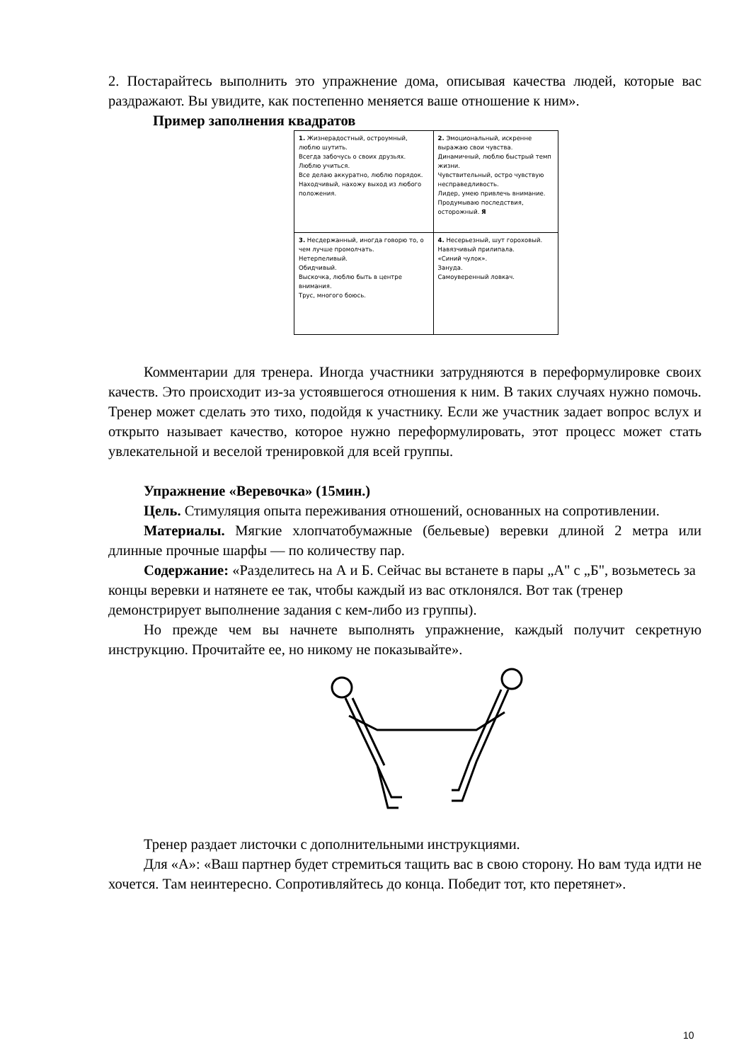2. Постарайтесь выполнить это упражнение дома, описывая качества людей, которые вас раздражают. Вы увидите, как постепенно меняется ваше отношение к ним».
Пример заполнения квадратов
| 1. Жизнерадостный, остроумный, люблю шутить. Всегда забочусь о своих друзьях. Люблю учиться. Все делаю аккуратно, люблю порядок. Находчивый, нахожу выход из любого положения. | 2. Эмоциональный, искренне выражаю свои чувства. Динамичный, люблю быстрый темп жизни. Чувствительный, остро чувствую несправедливость. Лидер, умею привлечь внимание. Продумываю последствия, осторожный. Я |
| 3. Несдержанный, иногда говорю то, о чем лучше промолчать. Нетерпеливый. Обидчивый. Выскочка, люблю быть в центре внимания. Трус, многого боюсь. | 4. Несерьезный, шут гороховый. Навязчивый прилипала. «Синий чулок». Зануда. Самоуверенный ловкач. |
Комментарии для тренера. Иногда участники затрудняются в переформулировке своих качеств. Это происходит из-за устоявшегося отношения к ним. В таких случаях нужно помочь. Тренер может сделать это тихо, подойдя к участнику. Если же участник задает вопрос вслух и открыто называет качество, которое нужно переформулировать, этот процесс может стать увлекательной и веселой тренировкой для всей группы.
Упражнение «Веревочка» (15мин.)
Цель. Стимуляция опыта переживания отношений, основанных на сопротивлении.
Материалы. Мягкие хлопчатобумажные (бельевые) веревки длиной 2 метра или длинные прочные шарфы — по количеству пар.
Содержание: «Разделитесь на А и Б. Сейчас вы встанете в пары „А" с „Б", возьметесь за концы веревки и натянете ее так, чтобы каждый из вас отклонялся. Вот так (тренер демонстрирует выполнение задания с кем-либо из группы).
Но прежде чем вы начнете выполнять упражнение, каждый получит секретную инструкцию. Прочитайте ее, но никому не показывайте».
Тренер раздает листочки с дополнительными инструкциями.
Для «А»: «Ваш партнер будет стремиться тащить вас в свою сторону. Но вам туда идти не хочется. Там неинтересно. Сопротивляйтесь до конца. Победит тот, кто перетянет».
10